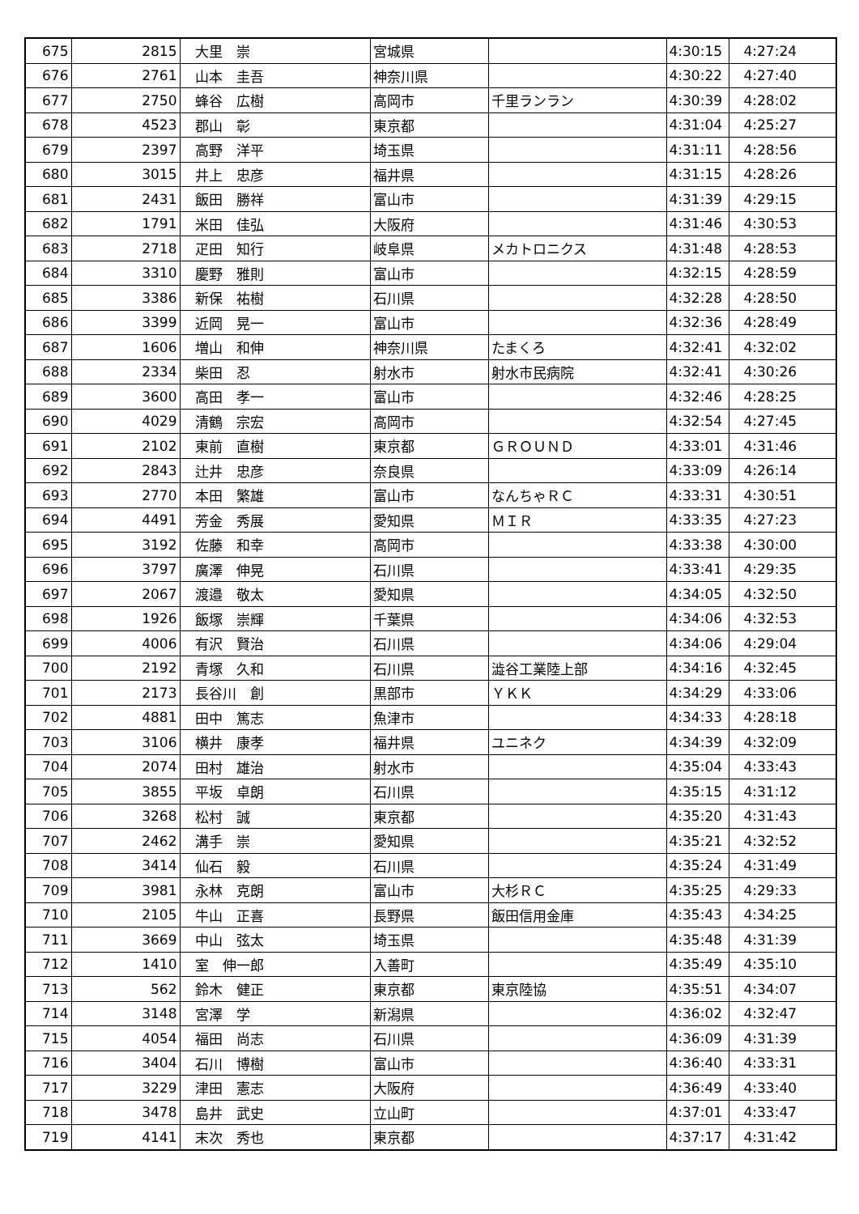| 675 | 2815 | 大里 崇 | 宮城県 | | 4:30:15 | 4:27:24 |
| 676 | 2761 | 山本 圭吾 | 神奈川県 | | 4:30:22 | 4:27:40 |
| 677 | 2750 | 蜂谷 広樹 | 高岡市 | 千里ランラン | 4:30:39 | 4:28:02 |
| 678 | 4523 | 郡山 彰 | 東京都 | | 4:31:04 | 4:25:27 |
| 679 | 2397 | 高野 洋平 | 埼玉県 | | 4:31:11 | 4:28:56 |
| 680 | 3015 | 井上 忠彦 | 福井県 | | 4:31:15 | 4:28:26 |
| 681 | 2431 | 飯田 勝祥 | 富山市 | | 4:31:39 | 4:29:15 |
| 682 | 1791 | 米田 佳弘 | 大阪府 | | 4:31:46 | 4:30:53 |
| 683 | 2718 | 疋田 知行 | 岐阜県 | メカトロニクス | 4:31:48 | 4:28:53 |
| 684 | 3310 | 慶野 雅則 | 富山市 | | 4:32:15 | 4:28:59 |
| 685 | 3386 | 新保 祐樹 | 石川県 | | 4:32:28 | 4:28:50 |
| 686 | 3399 | 近岡 晃一 | 富山市 | | 4:32:36 | 4:28:49 |
| 687 | 1606 | 増山 和伸 | 神奈川県 | たまくろ | 4:32:41 | 4:32:02 |
| 688 | 2334 | 柴田 忍 | 射水市 | 射水市民病院 | 4:32:41 | 4:30:26 |
| 689 | 3600 | 高田 孝一 | 富山市 | | 4:32:46 | 4:28:25 |
| 690 | 4029 | 清鶴 宗宏 | 高岡市 | | 4:32:54 | 4:27:45 |
| 691 | 2102 | 東前 直樹 | 東京都 | ＧＲＯＵＮＤ | 4:33:01 | 4:31:46 |
| 692 | 2843 | 辻井 忠彦 | 奈良県 | | 4:33:09 | 4:26:14 |
| 693 | 2770 | 本田 繁雄 | 富山市 | なんちゃＲＣ | 4:33:31 | 4:30:51 |
| 694 | 4491 | 芳金 秀展 | 愛知県 | ＭＩＲ | 4:33:35 | 4:27:23 |
| 695 | 3192 | 佐藤 和幸 | 高岡市 | | 4:33:38 | 4:30:00 |
| 696 | 3797 | 廣澤 伸晃 | 石川県 | | 4:33:41 | 4:29:35 |
| 697 | 2067 | 渡邉 敬太 | 愛知県 | | 4:34:05 | 4:32:50 |
| 698 | 1926 | 飯塚 崇輝 | 千葉県 | | 4:34:06 | 4:32:53 |
| 699 | 4006 | 有沢 賢治 | 石川県 | | 4:34:06 | 4:29:04 |
| 700 | 2192 | 青塚 久和 | 石川県 | 澁谷工業陸上部 | 4:34:16 | 4:32:45 |
| 701 | 2173 | 長谷川 創 | 黒部市 | ＹＫＫ | 4:34:29 | 4:33:06 |
| 702 | 4881 | 田中 篤志 | 魚津市 | | 4:34:33 | 4:28:18 |
| 703 | 3106 | 横井 康孝 | 福井県 | ユニネク | 4:34:39 | 4:32:09 |
| 704 | 2074 | 田村 雄治 | 射水市 | | 4:35:04 | 4:33:43 |
| 705 | 3855 | 平坂 卓朗 | 石川県 | | 4:35:15 | 4:31:12 |
| 706 | 3268 | 松村 誠 | 東京都 | | 4:35:20 | 4:31:43 |
| 707 | 2462 | 溝手 崇 | 愛知県 | | 4:35:21 | 4:32:52 |
| 708 | 3414 | 仙石 毅 | 石川県 | | 4:35:24 | 4:31:49 |
| 709 | 3981 | 永林 克朗 | 富山市 | 大杉ＲＣ | 4:35:25 | 4:29:33 |
| 710 | 2105 | 牛山 正喜 | 長野県 | 飯田信用金庫 | 4:35:43 | 4:34:25 |
| 711 | 3669 | 中山 弦太 | 埼玉県 | | 4:35:48 | 4:31:39 |
| 712 | 1410 | 室 伸一郎 | 入善町 | | 4:35:49 | 4:35:10 |
| 713 | 562 | 鈴木 健正 | 東京都 | 東京陸協 | 4:35:51 | 4:34:07 |
| 714 | 3148 | 宮澤 学 | 新潟県 | | 4:36:02 | 4:32:47 |
| 715 | 4054 | 福田 尚志 | 石川県 | | 4:36:09 | 4:31:39 |
| 716 | 3404 | 石川 博樹 | 富山市 | | 4:36:40 | 4:33:31 |
| 717 | 3229 | 津田 憲志 | 大阪府 | | 4:36:49 | 4:33:40 |
| 718 | 3478 | 島井 武史 | 立山町 | | 4:37:01 | 4:33:47 |
| 719 | 4141 | 末次 秀也 | 東京都 | | 4:37:17 | 4:31:42 |